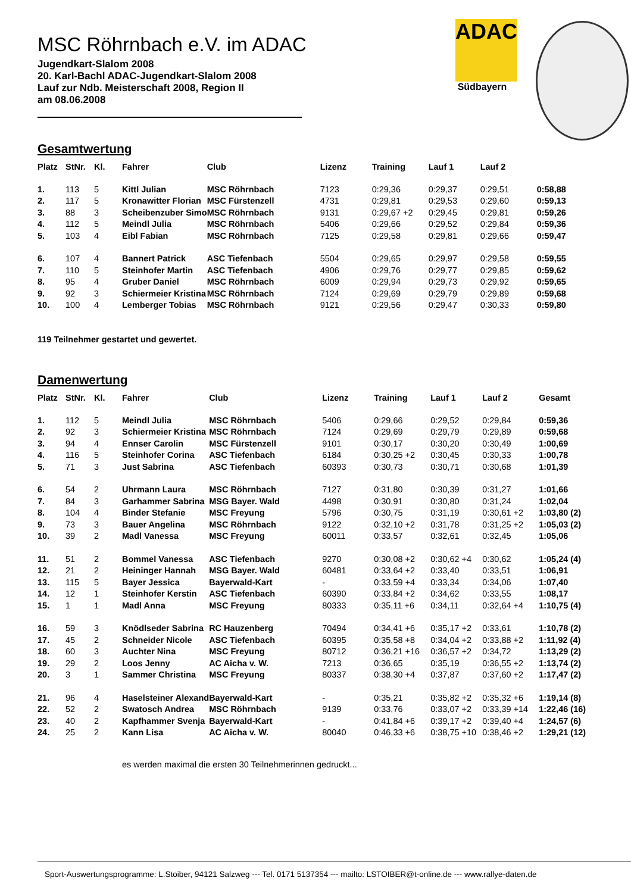ADAC
Südbayern
MSC Röhrnbach e.V. im ADAC
Jugendkart-Slalom 2008
20. Karl-Bachl ADAC-Jugendkart-Slalom 2008
Lauf zur Ndb. Meisterschaft 2008, Region II
am 08.06.2008
Gesamtwertung
| Platz | StNr. | Kl. | Fahrer | Club | Lizenz | Training | Lauf 1 | Lauf 2 | |
| --- | --- | --- | --- | --- | --- | --- | --- | --- | --- |
| 1. | 113 | 5 | Kittl Julian | MSC Röhrnbach | 7123 | 0:29,36 | 0:29,37 | 0:29,51 | 0:58,88 |
| 2. | 117 | 5 | Kronawitter Florian | MSC Fürstenzell | 4731 | 0:29,81 | 0:29,53 | 0:29,60 | 0:59,13 |
| 3. | 88 | 3 | Scheibenzuber Simo | MSC Röhrnbach | 9131 | 0:29,67 +2 | 0:29,45 | 0:29,81 | 0:59,26 |
| 4. | 112 | 5 | Meindl Julia | MSC Röhrnbach | 5406 | 0:29,66 | 0:29,52 | 0:29,84 | 0:59,36 |
| 5. | 103 | 4 | Eibl Fabian | MSC Röhrnbach | 7125 | 0:29,58 | 0:29,81 | 0:29,66 | 0:59,47 |
| 6. | 107 | 4 | Bannert Patrick | ASC Tiefenbach | 5504 | 0:29,65 | 0:29,97 | 0:29,58 | 0:59,55 |
| 7. | 110 | 5 | Steinhofer Martin | ASC Tiefenbach | 4906 | 0:29,76 | 0:29,77 | 0:29,85 | 0:59,62 |
| 8. | 95 | 4 | Gruber Daniel | MSC Röhrnbach | 6009 | 0:29,94 | 0:29,73 | 0:29,92 | 0:59,65 |
| 9. | 92 | 3 | Schiermeier Kristina | MSC Röhrnbach | 7124 | 0:29,69 | 0:29,79 | 0:29,89 | 0:59,68 |
| 10. | 100 | 4 | Lemberger Tobias | MSC Röhrnbach | 9121 | 0:29,56 | 0:29,47 | 0:30,33 | 0:59,80 |
119 Teilnehmer gestartet und gewertet.
Damenwertung
| Platz | StNr. | Kl. | Fahrer | Club | Lizenz | Training | Lauf 1 | Lauf 2 | Gesamt |
| --- | --- | --- | --- | --- | --- | --- | --- | --- | --- |
| 1. | 112 | 5 | Meindl Julia | MSC Röhrnbach | 5406 | 0:29,66 | 0:29,52 | 0:29,84 | 0:59,36 |
| 2. | 92 | 3 | Schiermeier Kristina | MSC Röhrnbach | 7124 | 0:29,69 | 0:29,79 | 0:29,89 | 0:59,68 |
| 3. | 94 | 4 | Ennser Carolin | MSC Fürstenzell | 9101 | 0:30,17 | 0:30,20 | 0:30,49 | 1:00,69 |
| 4. | 116 | 5 | Steinhofer Corina | ASC Tiefenbach | 6184 | 0:30,25 +2 | 0:30,45 | 0:30,33 | 1:00,78 |
| 5. | 71 | 3 | Just Sabrina | ASC Tiefenbach | 60393 | 0:30,73 | 0:30,71 | 0:30,68 | 1:01,39 |
| 6. | 54 | 2 | Uhrmann Laura | MSC Röhrnbach | 7127 | 0:31,80 | 0:30,39 | 0:31,27 | 1:01,66 |
| 7. | 84 | 3 | Garhammer Sabrina | MSG Bayer. Wald | 4498 | 0:30,91 | 0:30,80 | 0:31,24 | 1:02,04 |
| 8. | 104 | 4 | Binder Stefanie | MSC Freyung | 5796 | 0:30,75 | 0:31,19 | 0:30,61 +2 | 1:03,80 (2) |
| 9. | 73 | 3 | Bauer Angelina | MSC Röhrnbach | 9122 | 0:32,10 +2 | 0:31,78 | 0:31,25 +2 | 1:05,03 (2) |
| 10. | 39 | 2 | Madl Vanessa | MSC Freyung | 60011 | 0:33,57 | 0:32,61 | 0:32,45 | 1:05,06 |
| 11. | 51 | 2 | Bommel Vanessa | ASC Tiefenbach | 9270 | 0:30,08 +2 | 0:30,62 +4 | 0:30,62 | 1:05,24 (4) |
| 12. | 21 | 2 | Heininger Hannah | MSG Bayer. Wald | 60481 | 0:33,64 +2 | 0:33,40 | 0:33,51 | 1:06,91 |
| 13. | 115 | 5 | Bayer Jessica | Bayerwald-Kart | - | 0:33,59 +4 | 0:33,34 | 0:34,06 | 1:07,40 |
| 14. | 12 | 1 | Steinhofer Kerstin | ASC Tiefenbach | 60390 | 0:33,84 +2 | 0:34,62 | 0:33,55 | 1:08,17 |
| 15. | 1 | 1 | Madl Anna | MSC Freyung | 80333 | 0:35,11 +6 | 0:34,11 | 0:32,64 +4 | 1:10,75 (4) |
| 16. | 59 | 3 | Knödlseder Sabrina | RC Hauzenberg | 70494 | 0:34,41 +6 | 0:35,17 +2 | 0:33,61 | 1:10,78 (2) |
| 17. | 45 | 2 | Schneider Nicole | ASC Tiefenbach | 60395 | 0:35,58 +8 | 0:34,04 +2 | 0:33,88 +2 | 1:11,92 (4) |
| 18. | 60 | 3 | Auchter Nina | MSC Freyung | 80712 | 0:36,21 +16 | 0:36,57 +2 | 0:34,72 | 1:13,29 (2) |
| 19. | 29 | 2 | Loos Jenny | AC Aicha v. W. | 7213 | 0:36,65 | 0:35,19 | 0:36,55 +2 | 1:13,74 (2) |
| 20. | 3 | 1 | Sammer Christina | MSC Freyung | 80337 | 0:38,30 +4 | 0:37,87 | 0:37,60 +2 | 1:17,47 (2) |
| 21. | 96 | 4 | Haselsteiner Alexand | Bayerwald-Kart | - | 0:35,21 | 0:35,82 +2 | 0:35,32 +6 | 1:19,14 (8) |
| 22. | 52 | 2 | Swatosch Andrea | MSC Röhrnbach | 9139 | 0:33,76 | 0:33,07 +2 | 0:33,39 +14 | 1:22,46 (16) |
| 23. | 40 | 2 | Kapfhammer Svenja | Bayerwald-Kart | - | 0:41,84 +6 | 0:39,17 +2 | 0:39,40 +4 | 1:24,57 (6) |
| 24. | 25 | 2 | Kann Lisa | AC Aicha v. W. | 80040 | 0:46,33 +6 | 0:38,75 +10 | 0:38,46 +2 | 1:29,21 (12) |
es werden maximal die ersten 30 Teilnehmerinnen gedruckt...
Sport-Auswertungsprogramme: L.Stoiber, 94121 Salzweg --- Tel. 0171 5137354 --- mailto: LSTOIBER@t-online.de --- www.rallye-daten.de